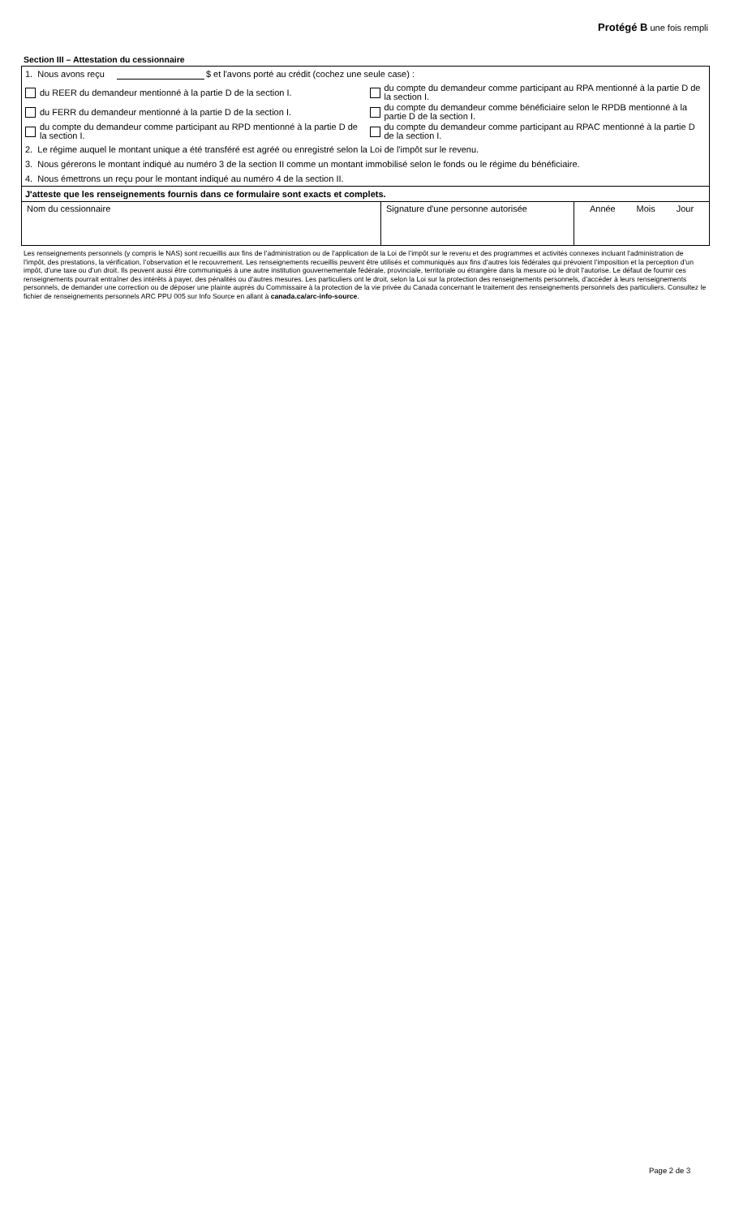Protégé B une fois rempli
Section III – Attestation du cessionnaire
1. Nous avons reçu $ et l'avons porté au crédit (cochez une seule case) :
du REER du demandeur mentionné à la partie D de la section I.
du compte du demandeur comme participant au RPA mentionné à la partie D de la section I.
du FERR du demandeur mentionné à la partie D de la section I.
du compte du demandeur comme bénéficiaire selon le RPDB mentionné à la partie D de la section I.
du compte du demandeur comme participant au RPD mentionné à la partie D de la section I.
du compte du demandeur comme participant au RPAC mentionné à la partie D de la section I.
2. Le régime auquel le montant unique a été transféré est agréé ou enregistré selon la Loi de l'impôt sur le revenu.
3. Nous gérerons le montant indiqué au numéro 3 de la section II comme un montant immobilisé selon le fonds ou le régime du bénéficiaire.
4. Nous émettrons un reçu pour le montant indiqué au numéro 4 de la section II.
J'atteste que les renseignements fournis dans ce formulaire sont exacts et complets.
Nom du cessionnaire Signature d'une personne autorisée Année Mois Jour
Les renseignements personnels (y compris le NAS) sont recueillis aux fins de l’administration ou de l’application de la Loi de l’impôt sur le revenu et des programmes et activités connexes incluant l’administration de l’impôt, des prestations, la vérification, l’observation et le recouvrement. Les renseignements recueillis peuvent être utilisés et communiqués aux fins d’autres lois fédérales qui prévoient l’imposition et la perception d’un impôt, d’une taxe ou d’un droit. Ils peuvent aussi être communiqués à une autre institution gouvernementale fédérale, provinciale, territoriale ou étrangère dans la mesure où le droit l’autorise. Le défaut de fournir ces renseignements pourrait entraîner des intérêts à payer, des pénalités ou d’autres mesures. Les particuliers ont le droit, selon la Loi sur la protection des renseignements personnels, d’accéder à leurs renseignements personnels, de demander une correction ou de déposer une plainte auprès du Commissaire à la protection de la vie privée du Canada concernant le traitement des renseignements personnels des particuliers. Consultez le fichier de renseignements personnels ARC PPU 005 sur Info Source en allant à canada.ca/arc-info-source.
Page 2 de 3